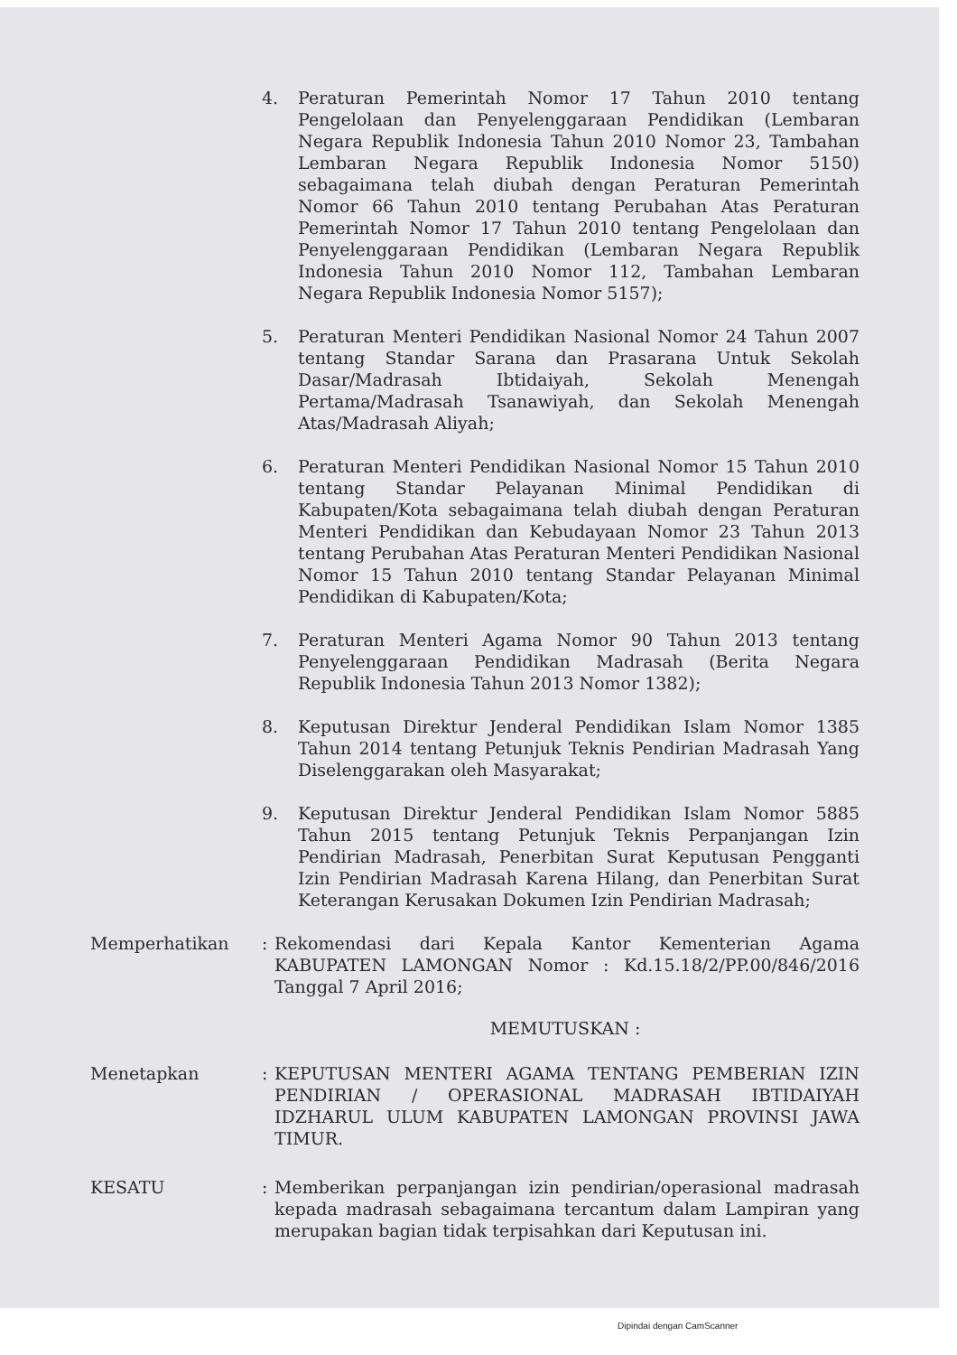4. Peraturan Pemerintah Nomor 17 Tahun 2010 tentang Pengelolaan dan Penyelenggaraan Pendidikan (Lembaran Negara Republik Indonesia Tahun 2010 Nomor 23, Tambahan Lembaran Negara Republik Indonesia Nomor 5150) sebagaimana telah diubah dengan Peraturan Pemerintah Nomor 66 Tahun 2010 tentang Perubahan Atas Peraturan Pemerintah Nomor 17 Tahun 2010 tentang Pengelolaan dan Penyelenggaraan Pendidikan (Lembaran Negara Republik Indonesia Tahun 2010 Nomor 112, Tambahan Lembaran Negara Republik Indonesia Nomor 5157);
5. Peraturan Menteri Pendidikan Nasional Nomor 24 Tahun 2007 tentang Standar Sarana dan Prasarana Untuk Sekolah Dasar/Madrasah Ibtidaiyah, Sekolah Menengah Pertama/Madrasah Tsanawiyah, dan Sekolah Menengah Atas/Madrasah Aliyah;
6. Peraturan Menteri Pendidikan Nasional Nomor 15 Tahun 2010 tentang Standar Pelayanan Minimal Pendidikan di Kabupaten/Kota sebagaimana telah diubah dengan Peraturan Menteri Pendidikan dan Kebudayaan Nomor 23 Tahun 2013 tentang Perubahan Atas Peraturan Menteri Pendidikan Nasional Nomor 15 Tahun 2010 tentang Standar Pelayanan Minimal Pendidikan di Kabupaten/Kota;
7. Peraturan Menteri Agama Nomor 90 Tahun 2013 tentang Penyelenggaraan Pendidikan Madrasah (Berita Negara Republik Indonesia Tahun 2013 Nomor 1382);
8. Keputusan Direktur Jenderal Pendidikan Islam Nomor 1385 Tahun 2014 tentang Petunjuk Teknis Pendirian Madrasah Yang Diselenggarakan oleh Masyarakat;
9. Keputusan Direktur Jenderal Pendidikan Islam Nomor 5885 Tahun 2015 tentang Petunjuk Teknis Perpanjangan Izin Pendirian Madrasah, Penerbitan Surat Keputusan Pengganti Izin Pendirian Madrasah Karena Hilang, dan Penerbitan Surat Keterangan Kerusakan Dokumen Izin Pendirian Madrasah;
Memperhatikan: Rekomendasi dari Kepala Kantor Kementerian Agama KABUPATEN LAMONGAN Nomor : Kd.15.18/2/PP.00/846/2016 Tanggal 7 April 2016;
MEMUTUSKAN :
Menetapkan: KEPUTUSAN MENTERI AGAMA TENTANG PEMBERIAN IZIN PENDIRIAN / OPERASIONAL MADRASAH IBTIDAIYAH IDZHARUL ULUM KABUPATEN LAMONGAN PROVINSI JAWA TIMUR.
KESATU: Memberikan perpanjangan izin pendirian/operasional madrasah kepada madrasah sebagaimana tercantum dalam Lampiran yang merupakan bagian tidak terpisahkan dari Keputusan ini.
Dipindai dengan CamScanner